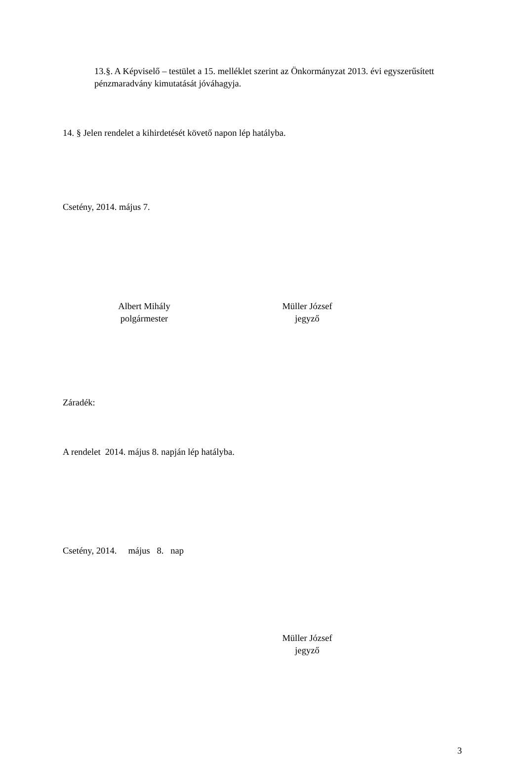13.§. A Képviselő – testület a 15. melléklet szerint az Önkormányzat 2013. évi egyszerűsített pénzmaradvány kimutatását jóváhagyja.
14. § Jelen rendelet a kihirdetését követő napon lép hatályba.
Csetény, 2014. május 7.
Albert Mihály
polgármester
Müller József
jegyző
Záradék:
A rendelet 2014. május 8. napján lép hatályba.
Csetény, 2014. május 8. nap
Müller József
jegyző
3